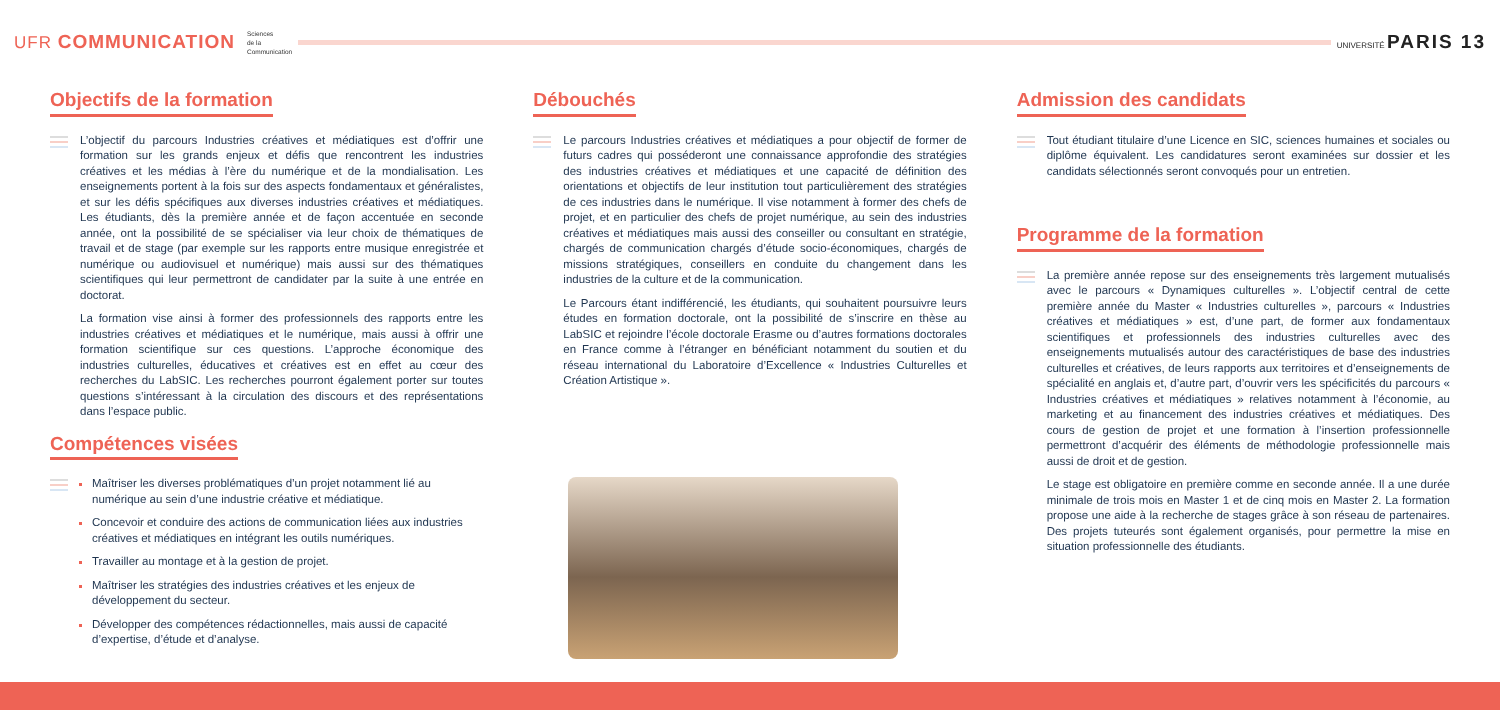UFR COMMUNICATION Sciences
de la
Communication
UNIVERSITÉ PARIS 13
Objectifs de la formation
L’objectif du parcours Industries créatives et médiatiques est d’offrir une formation sur les grands enjeux et défis que rencontrent les industries créatives et les médias à l’ère du numérique et de la mondialisation. Les enseignements portent à la fois sur des aspects fondamentaux et généralistes, et sur les défis spécifiques aux diverses industries créatives et médiatiques. Les étudiants, dès la première année et de façon accentuée en seconde année, ont la possibilité de se spécialiser via leur choix de thématiques de travail et de stage (par exemple sur les rapports entre musique enregistrée et numérique ou audiovisuel et numérique) mais aussi sur des thématiques scientifiques qui leur permettront de candidater par la suite à une entrée en doctorat.
La formation vise ainsi à former des professionnels des rapports entre les industries créatives et médiatiques et le numérique, mais aussi à offrir une formation scientifique sur ces questions. L’approche économique des industries culturelles, éducatives et créatives est en effet au cœur des recherches du LabSIC. Les recherches pourront également porter sur toutes questions s’intéressant à la circulation des discours et des représentations dans l’espace public.
Compétences visées
Maîtriser les diverses problématiques d’un projet notamment lié au numérique au sein d’une industrie créative et médiatique.
Concevoir et conduire des actions de communication liées aux industries créatives et médiatiques en intégrant les outils numériques.
Travailler au montage et à la gestion de projet.
Maîtriser les stratégies des industries créatives et les enjeux de développement du secteur.
Développer des compétences rédactionnelles, mais aussi de capacité d’expertise, d’étude et d’analyse.
Débouchés
Le parcours Industries créatives et médiatiques a pour objectif de former de futurs cadres qui posséderont une connaissance approfondie des stratégies des industries créatives et médiatiques et une capacité de définition des orientations et objectifs de leur institution tout particulièrement des stratégies de ces industries dans le numérique. Il vise notamment à former des chefs de projet, et en particulier des chefs de projet numérique, au sein des industries créatives et médiatiques mais aussi des conseiller ou consultant en stratégie, chargés de communication chargés d’étude socio-économiques, chargés de missions stratégiques, conseillers en conduite du changement dans les industries de la culture et de la communication.
Le Parcours étant indifférencié, les étudiants, qui souhaitent poursuivre leurs études en formation doctorale, ont la possibilité de s’inscrire en thèse au LabSIC et rejoindre l’école doctorale Erasme ou d’autres formations doctorales en France comme à l’étranger en bénéficiant notamment du soutien et du réseau international du Laboratoire d’Excellence « Industries Culturelles et Création Artistique ».
Admission des candidats
Tout étudiant titulaire d’une Licence en SIC, sciences humaines et sociales ou diplôme équivalent. Les candidatures seront examinées sur dossier et les candidats sélectionnés seront convoqués pour un entretien.
Programme de la formation
La première année repose sur des enseignements très largement mutualisés avec le parcours « Dynamiques culturelles ». L’objectif central de cette première année du Master « Industries culturelles », parcours « Industries créatives et médiatiques » est, d’une part, de former aux fondamentaux scientifiques et professionnels des industries culturelles avec des enseignements mutualisés autour des caractéristiques de base des industries culturelles et créatives, de leurs rapports aux territoires et d’enseignements de spécialité en anglais et, d’autre part, d’ouvrir vers les spécificités du parcours « Industries créatives et médiatiques » relatives notamment à l’économie, au marketing et au financement des industries créatives et médiatiques. Des cours de gestion de projet et une formation à l’insertion professionnelle permettront d’acquérir des éléments de méthodologie professionnelle mais aussi de droit et de gestion.
Le stage est obligatoire en première comme en seconde année. Il a une durée minimale de trois mois en Master 1 et de cinq mois en Master 2. La formation propose une aide à la recherche de stages grâce à son réseau de partenaires. Des projets tuteurés sont également organisés, pour permettre la mise en situation professionnelle des étudiants.